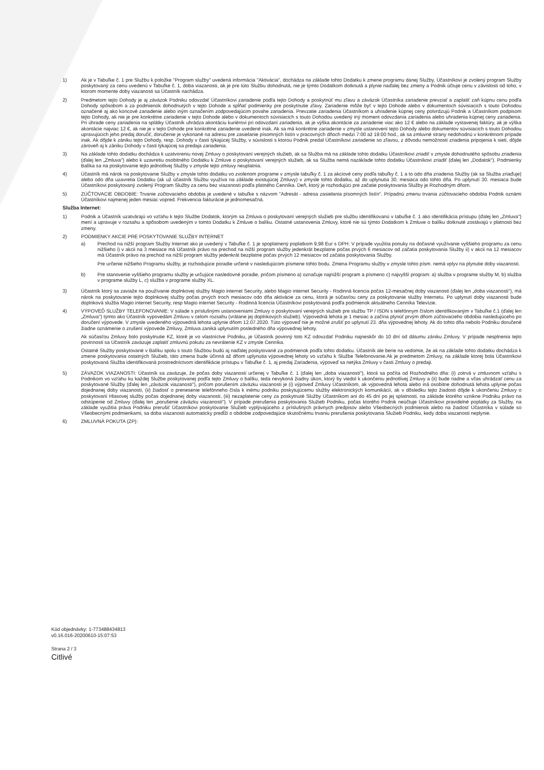1) Ak je v Tabuľke č. 1 pre Službu k položke "Program služby" uvedená informácia "Aktivácia", dochádza na základe tohto Dodatku k zmene programu danej Služby, Účastníkovi je zvolený program Služby poskytovaný za cenu uvedenú v Tabuľke č. 1, doba viazanosti, ak je pre túto Službu dohodnutá, nie je týmto Dodatkom dotknutá a plynie naďalej bez zmeny a Podnik účtuje cenu v závislosti od toho, v ktorom momente doby viazanosti sa Účastník nachádza.
2) Predmetom tejto Dohody je aj záväzok Podniku odovzdať Účastníkovi zariadenie podľa tejto Dohody a poskytnúť mu zľavu a záväzok Účastníka zariadenie prevziať a zaplatiť zaň kúpnu cenu podľa Dohody spôsobom a za podmienok dohodnutých v tejto Dohode a spĺňať podmienky pre poskytnutie zľavy. Zariadenie môže byť v tejto Dohode alebo v dokumentoch súvisiacich s touto Dohodou označené aj ako koncové zariadenie alebo iným označením zodpovedajúcim povahe zariadenia. Prevzatie zariadenia Účastníkom a uhradenie kúpnej ceny potvrdzujú Podnik a Účastníkom podpisom tejto Dohody, ak nie je pre konkrétne zariadenie v tejto Dohode alebo v dokumentoch súvisiacich s touto Dohodou uvedený iný moment odovzdania zariadenia alebo uhradenia kúpnej ceny zariadenia. Pri úhrade ceny zariadenia na splátky Účastník uhrádza akontáciu kuriérovi pri odovzdaní zariadenia, ak je výška akontácie za zariadenie viac ako 12 € alebo na základe vystavenej faktúry, ak je výška akontácie najviac 12 €, ak nie je v tejto Dohode pre konkrétne zariadenie uvedené inak. Ak sa má konkrétne zariadenie v zmysle ustanovení tejto Dohody alebo dokumentov súvisiacich s touto Dohodou upravujúcich jeho predaj doručiť, doručenie je vykonané na adresu pre zasielanie písomných listín v pracovných dňoch medzi 7:00 až 19:00 hod., ak sa zmluvné strany nedohodnú v konkrétnom prípade inak. Ak dôjde k zániku tejto Dohody, resp. Dohody v časti týkajúcej Služby, v súvislosti s ktorou Podnik predal Účastníkovi zariadenie so zľavou, z dôvodu nemožnosti zriadenia pripojenia k sieti, dôjde zároveň aj k zániku Dohody v časti týkajúcej sa predaja zariadenia.
3) Na základe tohto dodatku dochádza k uzatvoreniu novej Zmluvy o poskytovaní verejných služieb, ak sa Služba má na základe tohto dodatku Účastníkovi zriadiť v zmysle dohodnutého spôsobu zriadenia (ďalej len „Zmluva") alebo k uzavretiu osobitného Dodatku k Zmluve o poskytovaní verejných služieb, ak sa Služba nemá nazáklade tohto dodatku Účastníkovi zriadiť (ďalej len „Dodatok"). Podmienky Balíka sa na poskytovanie tejto jednotlivej Služby v zmysle tejto zmluvy neuplatnia.
4) Účastník má nárok na poskytovanie Služby v zmysle tohto dodatku vo zvolenom programe v zmysle tabuľky č. 1 za akciové ceny podľa tabuľky č. 1 a to odo dňa zriadenia Služby (ak sa Služba zriaďuje) alebo odo dňa uzavretia Dodatku (ak už účastník Službu využíva na základe existujúcej Zmluvy) v zmysle tohto dodatku, až do uplynutia 30. mesiaca odo tohto dňa. Po uplynutí 30. mesiaca bude Účastníkovi poskytovaný zvolený Program Služby za cenu bez viazanosti podľa platného Cenníka. Deň, ktorý je rozhodujúci pre začatie poskytovania Služby je Rozhodným dňom.
5) ZÚČTOVACIE OBDOBIE: Trvanie zúčtovacieho obdobia je uvedené v tabuľke s názvom "Adresát - adresa zasielania písomných listín". Prípadnú zmenu trvania zúčtovacieho obdobia Podnik oznámi Účastníkovi najmenej jeden mesiac vopred. Frekvencia fakturácie je jednomesačná.
Služba Internet:
1) Podnik a Účastník uzatvárajú vo vzťahu k tejto Službe Dodatok, ktorým sa Zmluva o poskytovaní verejných služieb pre službu identifikovanú v tabuľke č. 1 ako identifikácia prístupu (ďalej len „Zmluva") mení a upravuje v rozsahu a spôsobom uvedeným v tomto Dodatku k Zmluve o balíku. Ostatné ustanovenia Zmluvy, ktoré nie sú týmto Dodatkom k Zmluve o balíku dotknuté zostávajú v platnosti bez zmeny.
2) PODMIENKY AKCIE PRE POSKYTOVANIE SLUŽBY INTERNET
a) Prechod na nižší program Služby Internet ako je uvedený v Tabuľke č. 1 je spoplatnený poplatkom 9,98 Eur s DPH. V prípade využitia ponuky na dočasné využívanie vyššieho programu za cenu nižšieho i) v akcii na 3 mesiace má Účastník právo na prechod na nižší program služby jedenkrát bezplatne počas prvých 6 mesiacov od začatia poskytovania Služby ii) v akcii na 12 mesiacov má Účastník právo na prechod na nižší program služby jedenkrát bezplatne počas prvých 12 mesiacov od začatia poskytovania Služby.
Pre určenie nižšieho Programu služby, je rozhodujúce poradie určené v nasledujúcom písmene tohto bodu. Zmena Programu služby v zmysle tohto písm. nemá vplyv na plynutie doby viazanosti.
b) Pre stanovenie vyššieho programu služby je určujúce nasledovné poradie, pričom písmeno a) označuje najnižší program a písmeno c) najvyšší program: a) služba v programe služby M, b) služba v programe služby L, c) služba v programe služby XL.
3) Účastník ktorý sa zaviaže na používanie doplnkovej služby Magio internet Security, alebo Magio internet Security - Rodinná licencia počas 12-mesačnej doby viazanosti (ďalej len „doba viazanosti"), má nárok na poskytovanie tejto doplnkovej služby počas prvých troch mesiacov odo dňa aktivácie za cenu, ktorá je súčasťou ceny za poskytovanie služby Internetu. Po uplynutí doby viazanosti bude doplnková služba Magio internet Security, resp Magio internet Security - Rodinná licencia Účastníkovi poskytovaná podľa podmienok aktuálneho Cenníka Televízie.
4) VÝPOVEĎ SLUŽBY TELEFONOVANIE: V súlade s príslušnými ustanoveniami Zmluvy o poskytovaní verejných služieb pre službu TP / ISDN s telefónnym číslom identifikovaným v Tabuľke č.1 (ďalej len „Zmluva") týmto ako Účastník vypovedám Zmluvu v celom rozsahu (vrátane jej doplnkových služieb). Výpovedná lehota je 1 mesiac a začína plynúť prvým dňom zúčtovacieho obdobia nasledujúceho po doručení výpovede. V zmysle uvedeného výpovedná lehota uplynie dňom 12.07.2020. Túto výpoveď nie je možné zrušiť po uplynutí 23. dňa výpovednej lehoty. Ak do tohto dňa nebolo Podniku doručené žiadne oznámenie o zrušení výpovede Zmluvy, Zmluva zaniká uplynutím posledného dňa výpovednej lehoty.
Ak súčasťou Zmluvy bolo poskytnutie KZ, ktoré je vo vlastníctve Podniku, je Účastník povinný toto KZ odovzdať Podniku najneskôr do 10 dní od dátumu zániku Zmluvy. V prípade nesplnenia tejto povinnosti sa Účastník zaväzuje zaplatiť zmluvnú pokutu za nevrátenie KZ v zmysle Cenníka.
Ostatné Služby poskytované v Balíku spolu s touto Službou budú aj naďalej poskytované za podmienok podľa tohto dodatku. Účastník ale berie na vedomie, že ak na základe tohto dodatku dochádza k zmene poskytovania ostatných Služieb, táto zmena bude účinná až dňom uplynutia výpovednej lehoty vo vzťahu k Službe Telefonovanie.Ak je predmetom Zmluvy, na základe ktorej bola Účastníkovi poskytovaná Služba identifikovaná prostredníctvom identifikácie prístupu v Tabuľke č. 1, aj predaj Zariadenia, výpoveď sa netýka Zmluvy v časti Zmluvy o predaji.
5) ZÁVAZOK VIAZANOSTI: Účastník sa zaväzuje, že počas doby viazanosti určenej v Tabuľke č. 1 (ďalej len „doba viazanosti"), ktorá sa počíta od Rozhodného dňa: (i) zotrvá v zmluvnom vzťahu s Podnikom vo vzťahu ku každej Službe poskytovanej podľa tejto Zmluvy o balíku, teda nevykoná žiadny úkon, ktorý by viedol k ukončeniu jednotlivej Zmluvy a (ii) bude riadne a včas uhrádzať cenu za poskytované Služby (ďalej len „záväzok viazanosti"), pričom porušením záväzku viazanosti je (i) výpoveď Zmluvy Účastníkom, ak výpovedná lehota alebo iná osobitne dohodnutá lehota uplynie počas dojednanej doby viazanosti, (ii) žiadosť o prenesenie telefónneho čísla k inému podniku poskytujúcemu služby elektronických komunikácií, ak v dôsledku tejto žiadosti dôjde k ukončeniu Zmluvy o poskytovaní Hlasovej služby počas dojednanej doby viazanosti, (iii) nezaplatenie ceny za poskytnuté Služby Účastníkom ani do 45 dní po jej splatnosti, na základe ktorého vznikne Podniku právo na odstúpenie od Zmluvy (ďalej len „porušenie záväzku viazanosti"). V prípade prerušenia poskytovania Služieb Podniku, počas ktorého Podnik neúčtuje Účastníkovi pravidelné poplatky za Služby, na základe využitia práva Podniku prerušiť Účastníkovi poskytovanie Služieb vyplývajúceho z príslušných právnych predpisov alebo Všeobecných podmienok alebo na žiadosť Účastníka v súlade so Všeobecnými podmienkami, sa doba viazanosti automaticky predĺži o obdobie zodpovedajúce skutočnému trvaniu prerušenia poskytovania Služieb Podniku, kedy doba viazanosti neplynie.
6) ZMLUVNÁ POKUTA (ZP):
Kód objednávky: 1-773488434813
v0.16.016-20200610-15:07:53
Strana 2 / 3
Citlivé